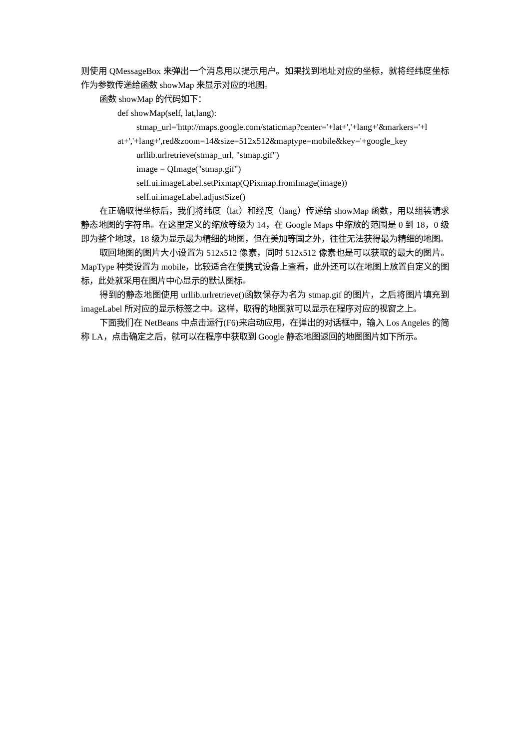则使用 QMessageBox 来弹出一个消息用以提示用户。如果找到地址对应的坐标，就将经纬度坐标作为参数传递给函数 showMap 来显示对应的地图。
函数 showMap 的代码如下：
def showMap(self, lat,lang):
stmap_url='http://maps.google.com/staticmap?center='+lat+','+lang+'&markers='+l
at+','+lang+',red&zoom=14&size=512x512&maptype=mobile&key='+google_key
urllib.urlretrieve(stmap_url, "stmap.gif")
image = QImage("stmap.gif")
self.ui.imageLabel.setPixmap(QPixmap.fromImage(image))
self.ui.imageLabel.adjustSize()
在正确取得坐标后，我们将纬度（lat）和经度（lang）传递给 showMap 函数，用以组装请求静态地图的字符串。在这里定义的缩放等级为 14，在 Google Maps 中缩放的范围是 0 到 18，0 级即为整个地球，18 级为显示最为精细的地图，但在美加等国之外，往往无法获得最为精细的地图。
取回地图的图片大小设置为 512x512 像素，同时 512x512 像素也是可以获取的最大的图片。MapType 种类设置为 mobile，比较适合在便携式设备上查看，此外还可以在地图上放置自定义的图标，此处就采用在图片中心显示的默认图标。
得到的静态地图使用 urllib.urlretrieve()函数保存为名为 stmap.gif 的图片，之后将图片填充到 imageLabel 所对应的显示标签之中。这样，取得的地图就可以显示在程序对应的视窗之上。
下面我们在 NetBeans 中点击运行(F6)来启动应用，在弹出的对话框中，输入 Los Angeles 的简称 LA，点击确定之后，就可以在程序中获取到 Google 静态地图返回的地图图片如下所示。